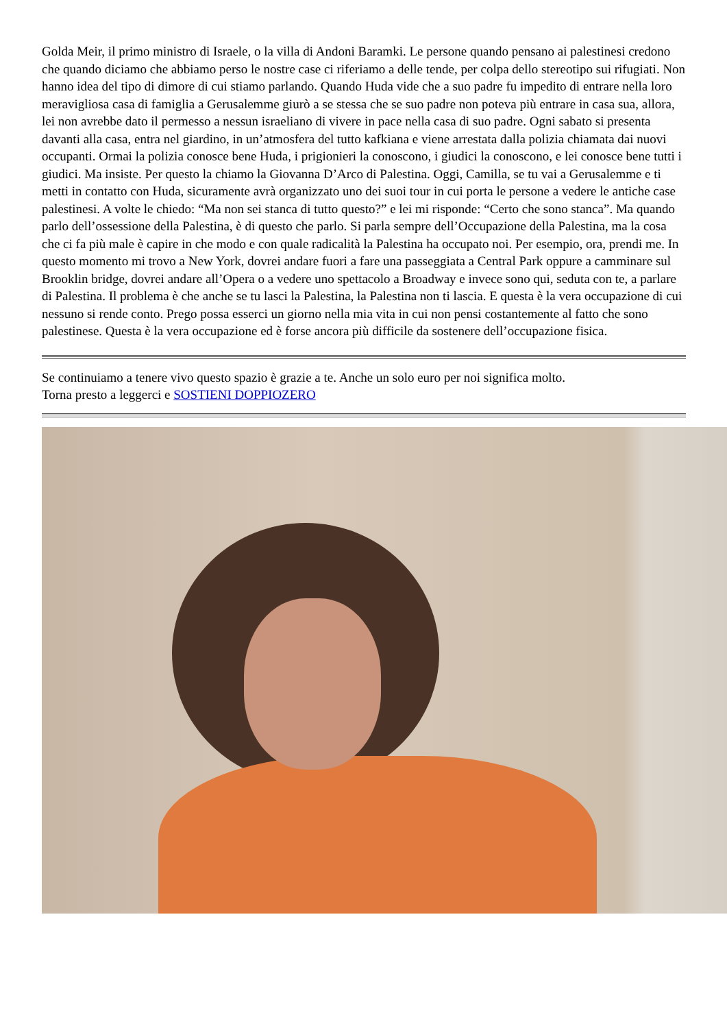Golda Meir, il primo ministro di Israele, o la villa di Andoni Baramki. Le persone quando pensano ai palestinesi credono che quando diciamo che abbiamo perso le nostre case ci riferiamo a delle tende, per colpa dello stereotipo sui rifugiati. Non hanno idea del tipo di dimore di cui stiamo parlando. Quando Huda vide che a suo padre fu impedito di entrare nella loro meravigliosa casa di famiglia a Gerusalemme giurò a se stessa che se suo padre non poteva più entrare in casa sua, allora, lei non avrebbe dato il permesso a nessun israeliano di vivere in pace nella casa di suo padre. Ogni sabato si presenta davanti alla casa, entra nel giardino, in un’atmosfera del tutto kafkiana e viene arrestata dalla polizia chiamata dai nuovi occupanti. Ormai la polizia conosce bene Huda, i prigionieri la conoscono, i giudici la conoscono, e lei conosce bene tutti i giudici. Ma insiste. Per questo la chiamo la Giovanna D’Arco di Palestina. Oggi, Camilla, se tu vai a Gerusalemme e ti metti in contatto con Huda, sicuramente avrà organizzato uno dei suoi tour in cui porta le persone a vedere le antiche case palestinesi. A volte le chiedo: “Ma non sei stanca di tutto questo?” e lei mi risponde: “Certo che sono stanca”. Ma quando parlo dell’ossessione della Palestina, è di questo che parlo. Si parla sempre dell’Occupazione della Palestina, ma la cosa che ci fa più male è capire in che modo e con quale radicalità la Palestina ha occupato noi. Per esempio, ora, prendi me. In questo momento mi trovo a New York, dovrei andare fuori a fare una passeggiata a Central Park oppure a camminare sul Brooklin bridge, dovrei andare all’Opera o a vedere uno spettacolo a Broadway e invece sono qui, seduta con te, a parlare di Palestina. Il problema è che anche se tu lasci la Palestina, la Palestina non ti lascia. E questa è la vera occupazione di cui nessuno si rende conto. Prego possa esserci un giorno nella mia vita in cui non pensi costantemente al fatto che sono palestinese. Questa è la vera occupazione ed è forse ancora più difficile da sostenere dell’occupazione fisica.
Se continuiamo a tenere vivo questo spazio è grazie a te. Anche un solo euro per noi significa molto.
Torna presto a leggerci e SOSTIENI DOPPIOZERO